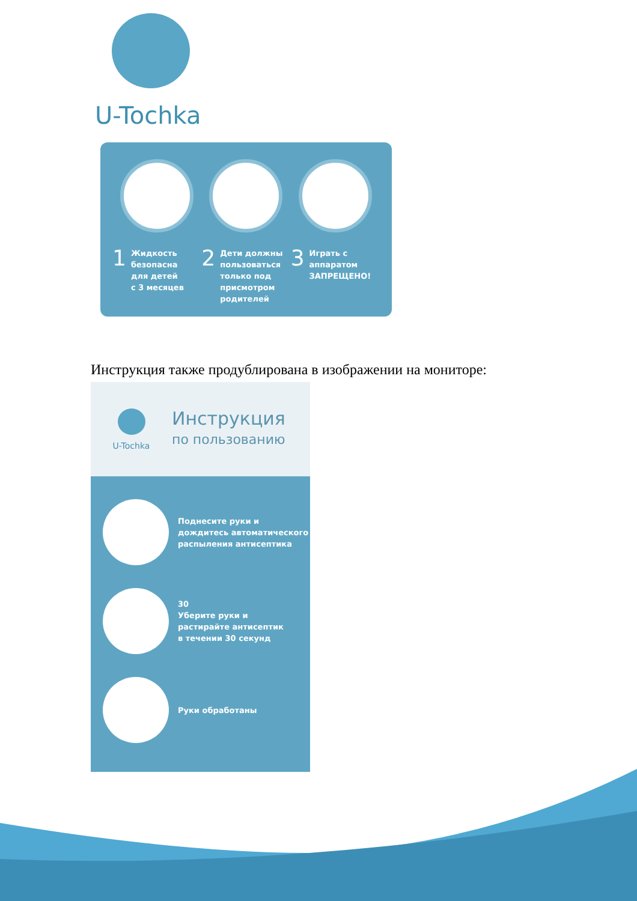U-Tochka
1 Жидкость
безопасна
для детей
с 3 месяцев
2 Дети должны
пользоваться
только под
присмотром
родителей
3 Играть с
аппаратом
ЗАПРЕЩЕНО!
Инструкция также продублирована в изображении на мониторе:
U-Tochka
Инструкция
по пользованию
Поднесите руки и
дождитесь автоматического
распыления антисептика
30
Уберите руки и
растирайте антисептик
в течении 30 секунд
Руки обработаны